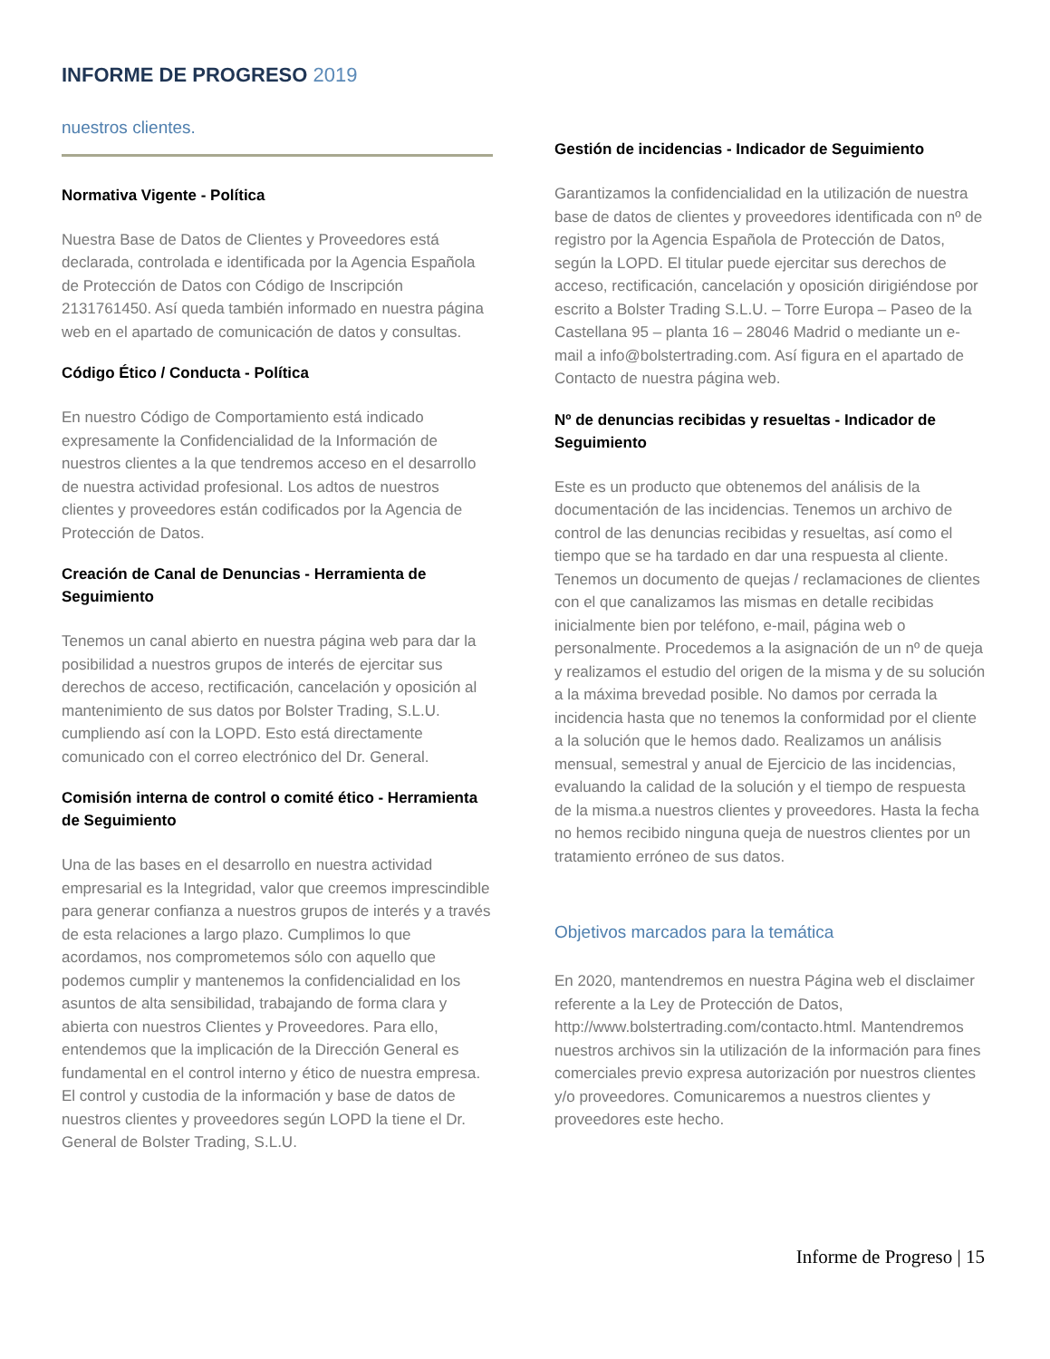INFORME DE PROGRESO 2019
nuestros clientes.
Normativa Vigente - Política
Nuestra Base de Datos de Clientes y Proveedores está declarada, controlada e identificada por la Agencia Española de Protección de Datos con Código de Inscripción 2131761450. Así queda también informado en nuestra página web en el apartado de comunicación de datos y consultas.
Código Ético / Conducta - Política
En nuestro Código de Comportamiento está indicado expresamente la Confidencialidad de la Información de nuestros clientes a la que tendremos acceso en el desarrollo de nuestra actividad profesional. Los adtos de nuestros clientes y proveedores están codificados por la Agencia de Protección de Datos.
Creación de Canal de Denuncias - Herramienta de Seguimiento
Tenemos un canal abierto en nuestra página web para dar la posibilidad a nuestros grupos de interés de ejercitar sus derechos de acceso, rectificación, cancelación y oposición al mantenimiento de sus datos por Bolster Trading, S.L.U. cumpliendo así con la LOPD. Esto está directamente comunicado con el correo electrónico del Dr. General.
Comisión interna de control o comité ético - Herramienta de Seguimiento
Una de las bases en el desarrollo en nuestra actividad empresarial es la Integridad, valor que creemos imprescindible para generar confianza a nuestros grupos de interés y a través de esta relaciones a largo plazo. Cumplimos lo que acordamos, nos comprometemos sólo con aquello que podemos cumplir y mantenemos la confidencialidad en los asuntos de alta sensibilidad, trabajando de forma clara y abierta con nuestros Clientes y Proveedores. Para ello, entendemos que la implicación de la Dirección General es fundamental en el control interno y ético de nuestra empresa. El control y custodia de la información y base de datos de nuestros clientes y proveedores según LOPD la tiene el Dr. General de Bolster Trading, S.L.U.
Gestión de incidencias - Indicador de Seguimiento
Garantizamos la confidencialidad en la utilización de nuestra base de datos de clientes y proveedores identificada con nº de registro por la Agencia Española de Protección de Datos, según la LOPD. El titular puede ejercitar sus derechos de acceso, rectificación, cancelación y oposición dirigiéndose por escrito a Bolster Trading S.L.U. – Torre Europa – Paseo de la Castellana 95 – planta 16 – 28046 Madrid o mediante un e-mail a info@bolstertrading.com. Así figura en el apartado de Contacto de nuestra página web.
Nº de denuncias recibidas y resueltas - Indicador de Seguimiento
Este es un producto que obtenemos del análisis de la documentación de las incidencias. Tenemos un archivo de control de las denuncias recibidas y resueltas, así como el tiempo que se ha tardado en dar una respuesta al cliente. Tenemos un documento de quejas / reclamaciones de clientes con el que canalizamos las mismas en detalle recibidas inicialmente bien por teléfono, e-mail, página web o personalmente. Procedemos a la asignación de un nº de queja y realizamos el estudio del origen de la misma y de su solución a la máxima brevedad posible. No damos por cerrada la incidencia hasta que no tenemos la conformidad por el cliente a la solución que le hemos dado. Realizamos un análisis mensual, semestral y anual de Ejercicio de las incidencias, evaluando la calidad de la solución y el tiempo de respuesta de la misma.a nuestros clientes y proveedores. Hasta la fecha no hemos recibido ninguna queja de nuestros clientes por un tratamiento erróneo de sus datos.
Objetivos marcados para la temática
En 2020, mantendremos en nuestra Página web el disclaimer referente a la Ley de Protección de Datos, http://www.bolstertrading.com/contacto.html. Mantendremos nuestros archivos sin la utilización de la información para fines comerciales previo expresa autorización por nuestros clientes y/o proveedores. Comunicaremos a nuestros clientes y proveedores este hecho.
Informe de Progreso | 15